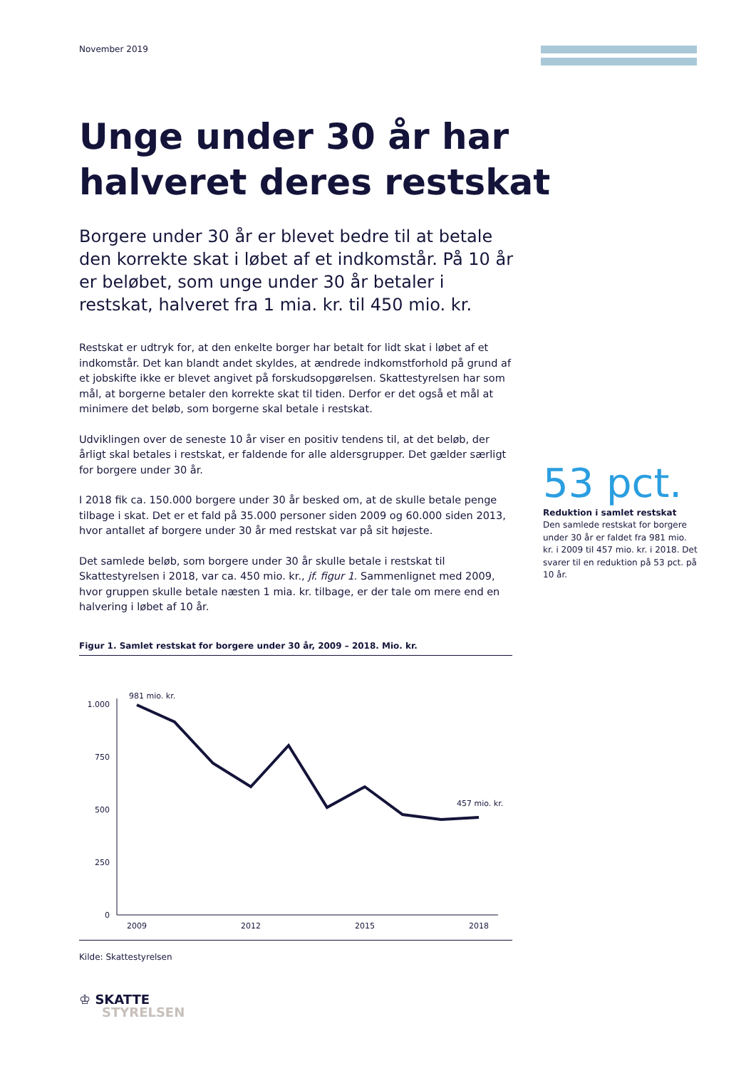November 2019
Unge under 30 år har halveret deres restskat
Borgere under 30 år er blevet bedre til at betale den korrekte skat i løbet af et indkomstår. På 10 år er beløbet, som unge under 30 år betaler i restskat, halveret fra 1 mia. kr. til 450 mio. kr.
Restskat er udtryk for, at den enkelte borger har betalt for lidt skat i løbet af et indkomstår. Det kan blandt andet skyldes, at ændrede indkomstforhold på grund af et jobskifte ikke er blevet angivet på forskudsopgørelsen. Skattestyrelsen har som mål, at borgerne betaler den korrekte skat til tiden. Derfor er det også et mål at minimere det beløb, som borgerne skal betale i restskat.
Udviklingen over de seneste 10 år viser en positiv tendens til, at det beløb, der årligt skal betales i restskat, er faldende for alle aldersgrupper. Det gælder særligt for borgere under 30 år.
I 2018 fik ca. 150.000 borgere under 30 år besked om, at de skulle betale penge tilbage i skat. Det er et fald på 35.000 personer siden 2009 og 60.000 siden 2013, hvor antallet af borgere under 30 år med restskat var på sit højeste.
Det samlede beløb, som borgere under 30 år skulle betale i restskat til Skattestyrelsen i 2018, var ca. 450 mio. kr., jf. figur 1. Sammenlignet med 2009, hvor gruppen skulle betale næsten 1 mia. kr. tilbage, er der tale om mere end en halvering i løbet af 10 år.
53 pct.
Reduktion i samlet restskat
Den samlede restskat for borgere under 30 år er faldet fra 981 mio. kr. i 2009 til 457 mio. kr. i 2018. Det svarer til en reduktion på 53 pct. på 10 år.
Figur 1. Samlet restskat for borgere under 30 år, 2009 – 2018. Mio. kr.
1.000
750
500
250
0
981 mio. kr.
457 mio. kr.
2009
2012
2015
2018
Kilde: Skattestyrelsen
♔ SKATTE
STYRELSEN